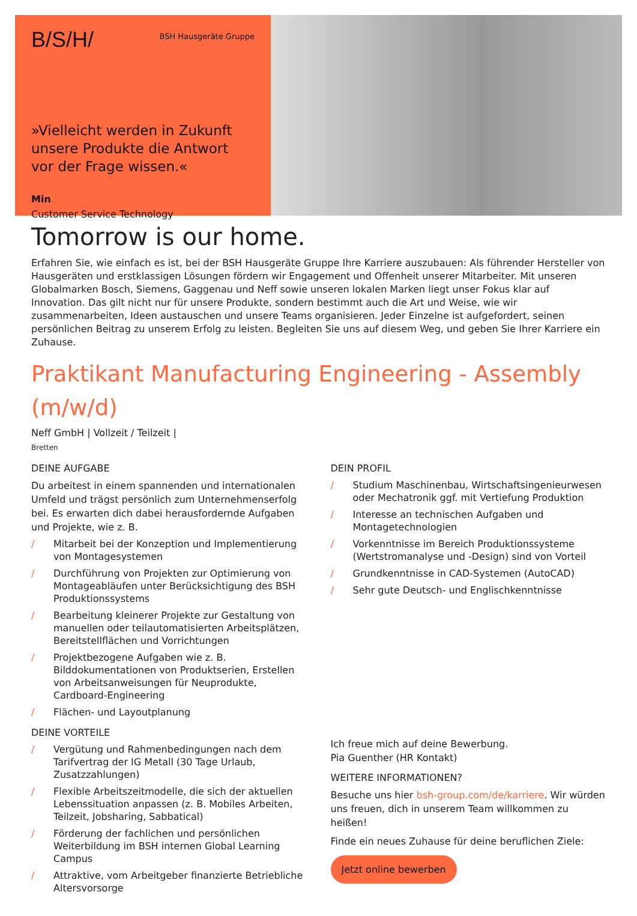B/S/H/ BSH Hausgeräte Gruppe
»Vielleicht werden in Zukunft unsere Produkte die Antwort vor der Frage wissen.«
Min
Customer Service Technology
Tomorrow is our home.
Erfahren Sie, wie einfach es ist, bei der BSH Hausgeräte Gruppe Ihre Karriere auszubauen: Als führender Hersteller von Hausgeräten und erstklassigen Lösungen fördern wir Engagement und Offenheit unserer Mitarbeiter. Mit unseren Globalmarken Bosch, Siemens, Gaggenau und Neff sowie unseren lokalen Marken liegt unser Fokus klar auf Innovation. Das gilt nicht nur für unsere Produkte, sondern bestimmt auch die Art und Weise, wie wir zusammenarbeiten, Ideen austauschen und unsere Teams organisieren. Jeder Einzelne ist aufgefordert, seinen persönlichen Beitrag zu unserem Erfolg zu leisten. Begleiten Sie uns auf diesem Weg, und geben Sie Ihrer Karriere ein Zuhause.
Praktikant Manufacturing Engineering - Assembly (m/w/d)
Neff GmbH | Vollzeit / Teilzeit |
Bretten
DEINE AUFGABE
Du arbeitest in einem spannenden und internationalen Umfeld und trägst persönlich zum Unternehmenserfolg bei. Es erwarten dich dabei herausfordernde Aufgaben und Projekte, wie z. B.
/ Mitarbeit bei der Konzeption und Implementierung von Montagesystemen
/ Durchführung von Projekten zur Optimierung von Montageabläufen unter Berücksichtigung des BSH Produktionssystems
/ Bearbeitung kleinerer Projekte zur Gestaltung von manuellen oder teilautomatisierten Arbeitsplätzen, Bereitstellflächen und Vorrichtungen
/ Projektbezogene Aufgaben wie z. B. Bilddokumentationen von Produktserien, Erstellen von Arbeitsanweisungen für Neuprodukte, Cardboard-Engineering
/ Flächen- und Layoutplanung
DEINE VORTEILE
/ Vergütung und Rahmenbedingungen nach dem Tarifvertrag der IG Metall (30 Tage Urlaub, Zusatzzahlungen)
/ Flexible Arbeitszeitmodelle, die sich der aktuellen Lebenssituation anpassen (z. B. Mobiles Arbeiten, Teilzeit, Jobsharing, Sabbatical)
/ Förderung der fachlichen und persönlichen Weiterbildung im BSH internen Global Learning Campus
/ Attraktive, vom Arbeitgeber finanzierte Betriebliche Altersvorsorge
DEIN PROFIL
/ Studium Maschinenbau, Wirtschaftsingenieurwesen oder Mechatronik ggf. mit Vertiefung Produktion
/ Interesse an technischen Aufgaben und Montagetechnologien
/ Vorkenntnisse im Bereich Produktionssysteme (Wertstromanalyse und -Design) sind von Vorteil
/ Grundkenntnisse in CAD-Systemen (AutoCAD)
/ Sehr gute Deutsch- und Englischkenntnisse
Ich freue mich auf deine Bewerbung.
Pia Guenther (HR Kontakt)
WEITERE INFORMATIONEN?
Besuche uns hier bsh-group.com/de/karriere. Wir würden uns freuen, dich in unserem Team willkommen zu heißen!
Finde ein neues Zuhause für deine beruflichen Ziele:
Jetzt online bewerben